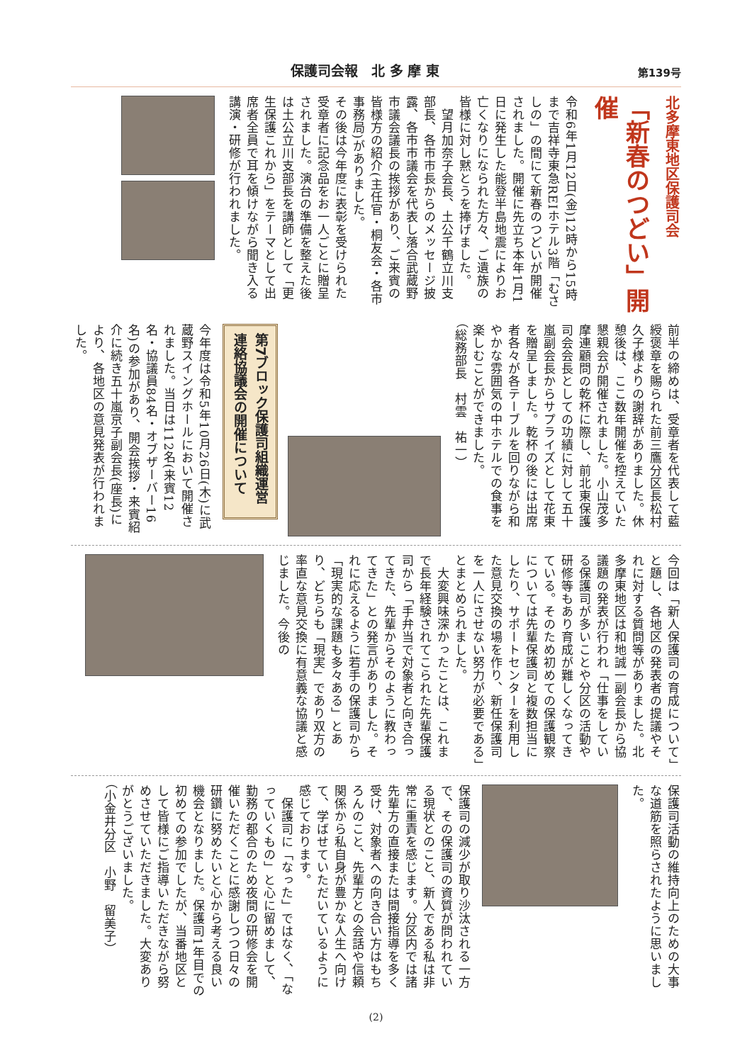保護司会報　北 多 摩 東
第139号
北多摩東地区保護司会
「新春のつどい」開催
令和6年1月12日(金)12時から15時まで吉祥寺東急REIホテル3階「むさしの」の間にて新春のつどいが開催されました。開催に先立ち本年1月1日に発生した能登半島地震によりお亡くなりになられた方々、ご遺族の皆様に対し黙とうを捧げました。
　望月加奈子会長、土公千鶴立川支部長、各市市長からのメッセージ披露、各市市議会を代表し落合武蔵野市議会議長の挨拶があり、ご来賓の皆様方の紹介(主任官・桐友会・各市事務局)がありました。
その後は今年度に表彰を受けられた受章者に記念品をお一人ごとに贈呈されました。演台の準備を整えた後は土公立川支部長を講師として「更生保護これから」をテーマとして出席者全員で耳を傾けながら聞き入る講演・研修が行われました。
前半の締めは、受章者を代表して藍綬褒章を賜られた前三鷹分区長松村久子様よりの謝辞がありました。休憩後は、ここ数年開催を控えていた懇親会が開催されました。小山茂多摩連顧問の乾杯に際し、前北東保護司会会長としての功績に対して五十嵐副会長からサプライズとして花束を贈呈しました。乾杯の後には出席者各々が各テーブルを回りながら和やかな雰囲気の中ホテルでの食事を楽しむことができました。
（総務部長　村雲　祐一）
第7ブロック保護司組織運営連絡協議会の開催について
今年度は令和5年10月26日(木)に武蔵野スイングホールにおいて開催されました。当日は112名(来賓12名・協議員84名・オブザーバー16名)の参加があり、開会挨拶・来賓紹介に続き五十嵐京子副会長(座長)により、各地区の意見発表が行われました。
今回は「新人保護司の育成について」と題し、各地区の発表者の提議やそれに対する質問等がありました。北多摩東地区は和地誠一副会長から協議題の発表が行われ「仕事をしている保護司が多いことや分区の活動や研修等もあり育成が難しくなってきている。そのため初めての保護観察については先輩保護司と複数担当にしたり、サポートセンターを利用した意見交換の場を作り、新任保護司を一人にさせない努力が必要である」とまとめられました。
　大変興味深かったことは、これまで長年経験されてこられた先輩保護司から「手弁当で対象者と向き合ってきた、先輩からそのように教わってきた」との発言がありました。それに応えるように若手の保護司から「現実的な課題も多々ある」とあり、どちらも「現実」であり双方の率直な意見交換に有意義な協議と感じました。今後の
保護司活動の維持向上のための大事な道筋を照らされたように思いました。
保護司の減少が取り沙汰される一方で、その保護司の資質が問われている現状とのこと、新人である私は非常に重責を感じます。分区内では諸先輩方の直接または間接指導を多く受け、対象者への向き合い方はもちろんのこと、先輩方との会話や信頼関係から私自身が豊かな人生へ向けて、学ばせていただいているように感じております。
　保護司に「なった」ではなく、「なっていくもの」と心に留めまして、勤務の都合のため夜間の研修会を開催いただくことに感謝しつつ日々の研鑽に努めたいと心から考える良い機会となりました。保護司1年目での初めての参加でしたが、当番地区として皆様にご指導いただきながら努めさせていただきました。大変ありがとうございました。
（小金井分区　小野　留美子）
(2)